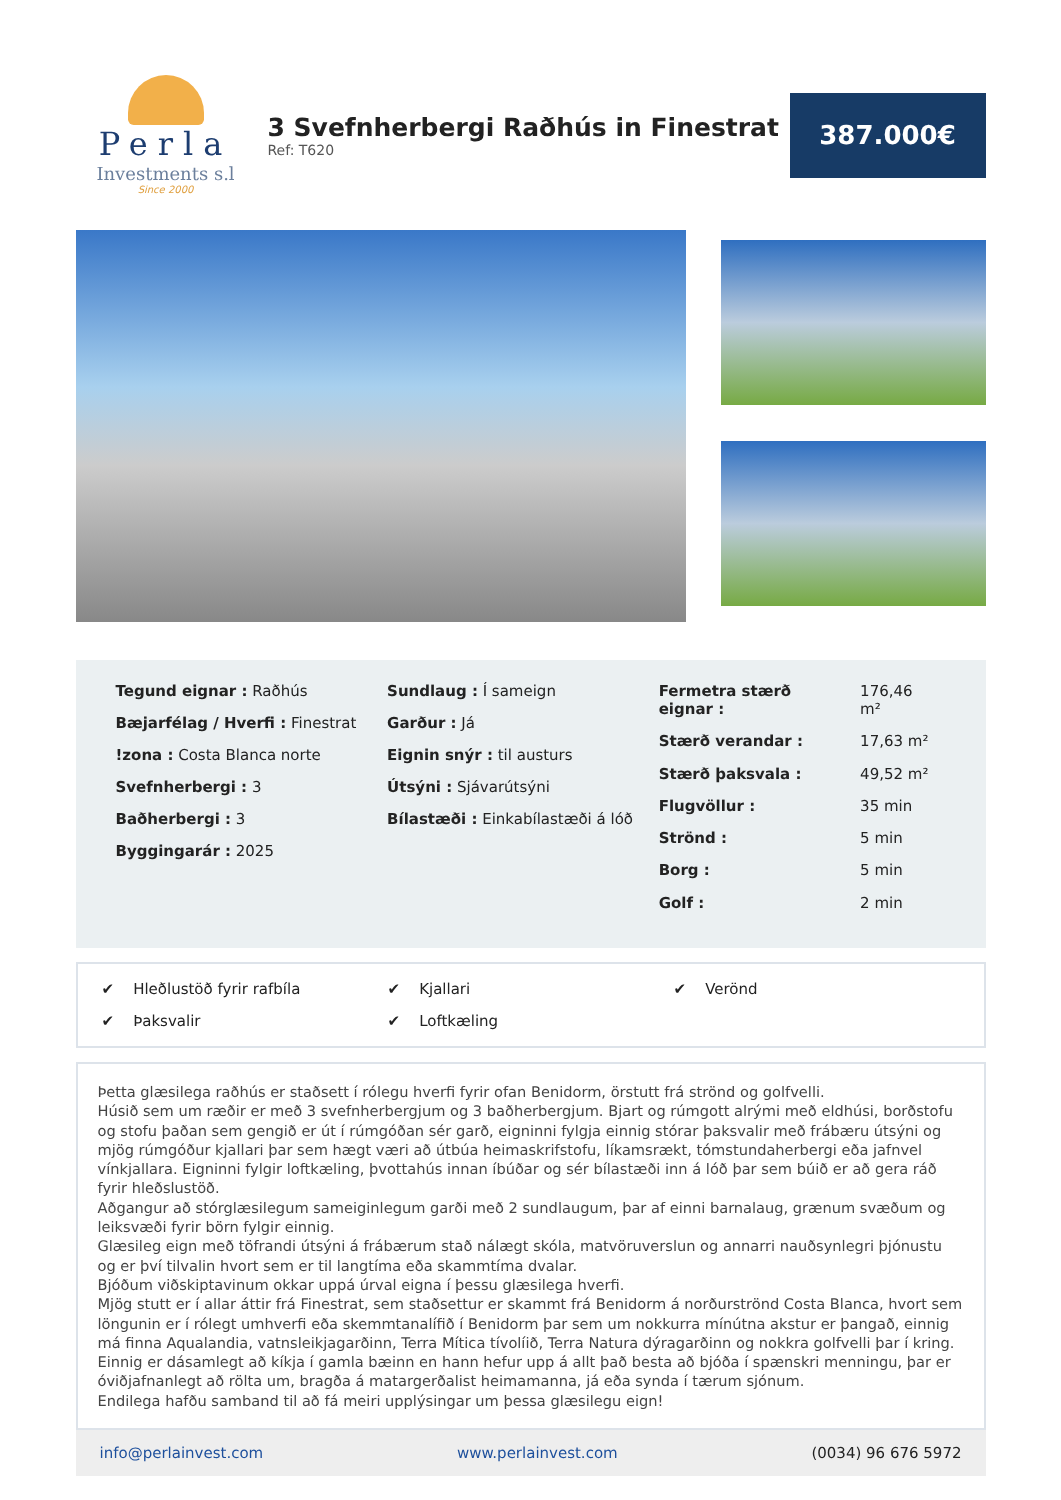Perla
Investments s.l
Since 2000
3 Svefnherbergi Raðhús in Finestrat
Ref: T620
387.000€
Tegund eignar : Raðhús
Bæjarfélag / Hverfi : Finestrat
!zona : Costa Blanca norte
Svefnherbergi : 3
Baðherbergi : 3
Byggingarár : 2025
Sundlaug : Í sameign
Garður : Já
Eignin snýr : til austurs
Útsýni : Sjávarútsýni
Bílastæði : Einkabílastæði á lóð
| Fermetra stærð eignar : | 176,46 m² |
| Stærð verandar : | 17,63 m² |
| Stærð þaksvala : | 49,52 m² |
| Flugvöllur : | 35 min |
| Strönd : | 5 min |
| Borg : | 5 min |
| Golf : | 2 min |
✔ Hleðlustöð fyrir rafbíla
✔ Kjallari
✔ Verönd
✔ Þaksvalir
✔ Loftkæling
Þetta glæsilega raðhús er staðsett í rólegu hverfi fyrir ofan Benidorm, örstutt frá strönd og golfvelli.
Húsið sem um ræðir er með 3 svefnherbergjum og 3 baðherbergjum. Bjart og rúmgott alrými með eldhúsi, borðstofu og stofu þaðan sem gengið er út í rúmgóðan sér garð, eigninni fylgja einnig stórar þaksvalir með frábæru útsýni og mjög rúmgóður kjallari þar sem hægt væri að útbúa heimaskrifstofu, líkamsrækt, tómstundaherbergi eða jafnvel vínkjallara. Eigninni fylgir loftkæling, þvottahús innan íbúðar og sér bílastæði inn á lóð þar sem búið er að gera ráð fyrir hleðslustöð.
Aðgangur að stórglæsilegum sameiginlegum garði með 2 sundlaugum, þar af einni barnalaug, grænum svæðum og leiksvæði fyrir börn fylgir einnig.
Glæsileg eign með töfrandi útsýni á frábærum stað nálægt skóla, matvöruverslun og annarri nauðsynlegri þjónustu og er því tilvalin hvort sem er til langtíma eða skammtíma dvalar.
Bjóðum viðskiptavinum okkar uppá úrval eigna í þessu glæsilega hverfi.
Mjög stutt er í allar áttir frá Finestrat, sem staðsettur er skammt frá Benidorm á norðurströnd Costa Blanca, hvort sem löngunin er í rólegt umhverfi eða skemmtanalífið í Benidorm þar sem um nokkurra mínútna akstur er þangað, einnig má finna Aqualandia, vatnsleikjagarðinn, Terra Mítica tívolíið, Terra Natura dýragarðinn og nokkra golfvelli þar í kring. Einnig er dásamlegt að kíkja í gamla bæinn en hann hefur upp á allt það besta að bjóða í spænskri menningu, þar er óviðjafnanlegt að rölta um, bragða á matargerðalist heimamanna, já eða synda í tærum sjónum.
Endilega hafðu samband til að fá meiri upplýsingar um þessa glæsilegu eign!
info@perlainvest.com www.perlainvest.com (0034) 96 676 5972